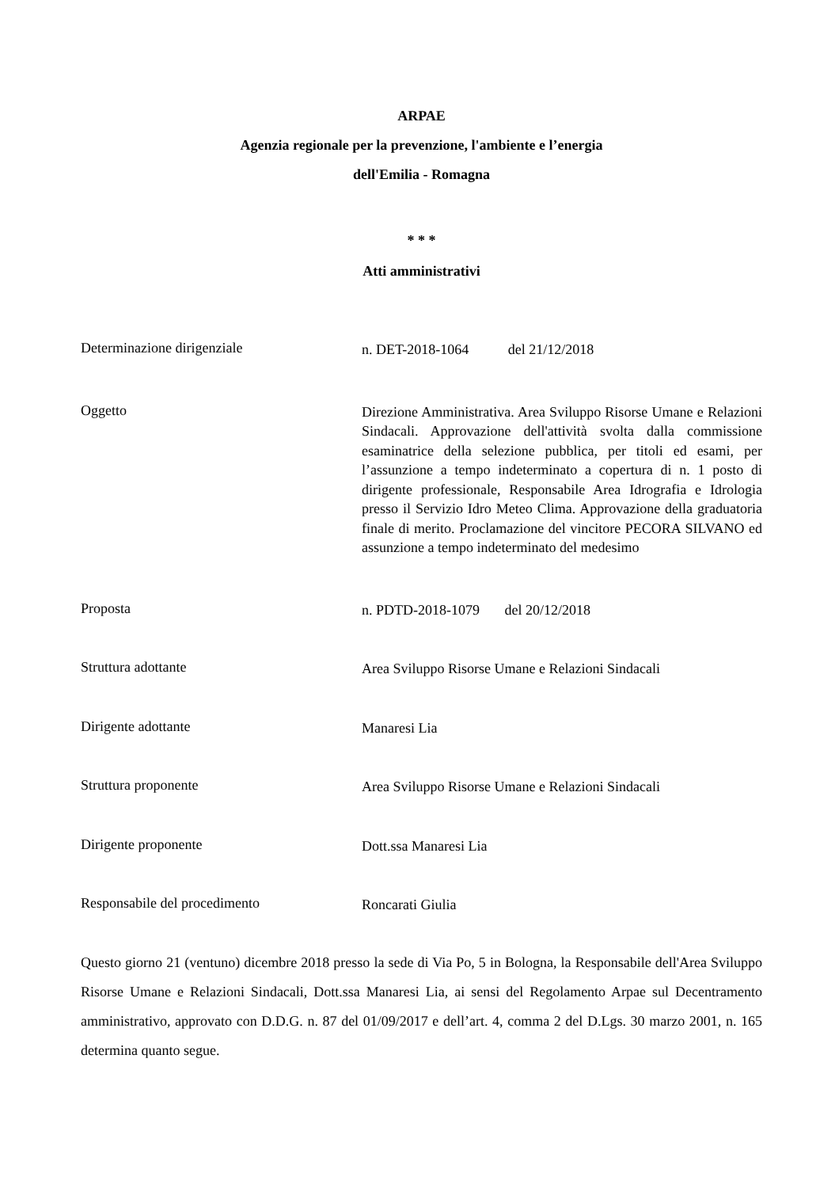ARPAE
Agenzia regionale per la prevenzione, l'ambiente e l’energia
dell'Emilia - Romagna
* * *
Atti amministrativi
Determinazione dirigenziale
n. DET-2018-1064 del 21/12/2018
Oggetto
Direzione Amministrativa. Area Sviluppo Risorse Umane e Relazioni Sindacali. Approvazione dell'attività svolta dalla commissione esaminatrice della selezione pubblica, per titoli ed esami, per l’assunzione a tempo indeterminato a copertura di n. 1 posto di dirigente professionale, Responsabile Area Idrografia e Idrologia presso il Servizio Idro Meteo Clima. Approvazione della graduatoria finale di merito. Proclamazione del vincitore PECORA SILVANO ed assunzione a tempo indeterminato del medesimo
Proposta
n. PDTD-2018-1079 del 20/12/2018
Struttura adottante
Area Sviluppo Risorse Umane e Relazioni Sindacali
Dirigente adottante
Manaresi Lia
Struttura proponente
Area Sviluppo Risorse Umane e Relazioni Sindacali
Dirigente proponente
Dott.ssa Manaresi Lia
Responsabile del procedimento
Roncarati Giulia
Questo giorno 21 (ventuno) dicembre 2018 presso la sede di Via Po, 5 in Bologna, la Responsabile dell'Area Sviluppo Risorse Umane e Relazioni Sindacali, Dott.ssa Manaresi Lia, ai sensi del Regolamento Arpae sul Decentramento amministrativo, approvato con D.D.G. n. 87 del 01/09/2017 e dell’art. 4, comma 2 del D.Lgs. 30 marzo 2001, n. 165 determina quanto segue.